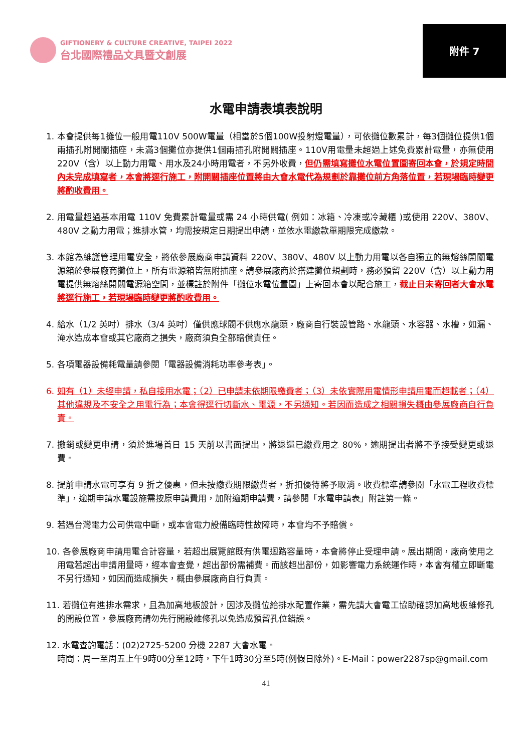GIFTIONERY & CULTURE CREATIVE, TAIPEI 2022
台北國際禮品文具暨文創展
附件 7
水電申請表填表說明
1. 本會提供每1攤位一般用電110V 500W電量（相當於5個100W投射燈電量），可依攤位數累計，每3個攤位提供1個兩插孔附開關插座，未滿3個攤位亦提供1個兩插孔附開關插座。110V用電量未超過上述免費累計電量，亦無使用220V（含）以上動力用電、用水及24小時用電者，不另外收費，但仍需填寫攤位水電位置圖寄回本會，於規定時間內未完成填寫者，本會將逕行施工，附開關插座位置將由大會水電代為規劃於靠攤位前方角落位置，若現場臨時變更將酌收費用。
2. 用電量超過基本用電 110V 免費累計電量或需 24 小時供電( 例如：冰箱、冷凍或冷藏櫃 )或使用 220V、380V、480V 之動力用電；進排水管，均需按規定日期提出申請，並依水電繳款單期限完成繳款。
3. 本館為維護管理用電安全，將依參展廠商申請資料 220V、380V、480V 以上動力用電以各自獨立的無熔絲開關電源箱於參展廠商攤位上，所有電源箱皆無附插座。請參展廠商於搭建攤位規劃時，務必預留 220V（含）以上動力用電提供無熔絲開關電源箱空間，並標註於附件「攤位水電位置圖」上寄回本會以配合施工，截止日未寄回者大會水電將逕行施工，若現場臨時變更將酌收費用。
4. 給水（1/2 英吋）排水（3/4 英吋）僅供應球閥不供應水龍頭，廠商自行裝設管路、水龍頭、水容器、水槽，如漏、淹水造成本會或其它廠商之損失，廠商須負全部賠償責任。
5. 各項電器設備耗電量請參閱「電器設備消耗功率參考表」。
6. 如有（1）未經申請，私自接用水電；（2）已申請未依期限繳費者；（3）未依實際用電情形申請用電而超載者；（4）其他違規及不安全之用電行為；本會得逕行切斷水、電源，不另通知。若因而造成之相關損失概由參展廠商自行負責。
7. 撤銷或變更申請，須於進場首日 15 天前以書面提出，將退還已繳費用之 80%，逾期提出者將不予接受變更或退費。
8. 提前申請水電可享有 9 折之優惠，但未按繳費期限繳費者，折扣優待將予取消。收費標準請參閱「水電工程收費標準」，逾期申請水電設施需按原申請費用，加附逾期申請費，請參閱「水電申請表」附註第一條。
9. 若遇台灣電力公司供電中斷，或本會電力設備臨時性故障時，本會均不予賠償。
10. 各參展廠商申請用電合計容量，若超出展覽館既有供電迴路容量時，本會將停止受理申請。展出期間，廠商使用之用電若超出申請用量時，經本會查覺，超出部份需補費。而該超出部份，如影響電力系統運作時，本會有權立即斷電不另行通知，如因而造成損失，概由參展廠商自行負責。
11. 若攤位有進排水需求，且為加高地板設計，因涉及攤位給排水配置作業，需先請大會電工協助確認加高地板維修孔的開設位置，參展廠商請勿先行開設維修孔以免造成預留孔位錯誤。
12. 水電查詢電話：(02)2725-5200 分機 2287 大會水電。
時間：周一至周五上午9時00分至12時，下午1時30分至5時(例假日除外)。E-Mail：power2287sp@gmail.com
41